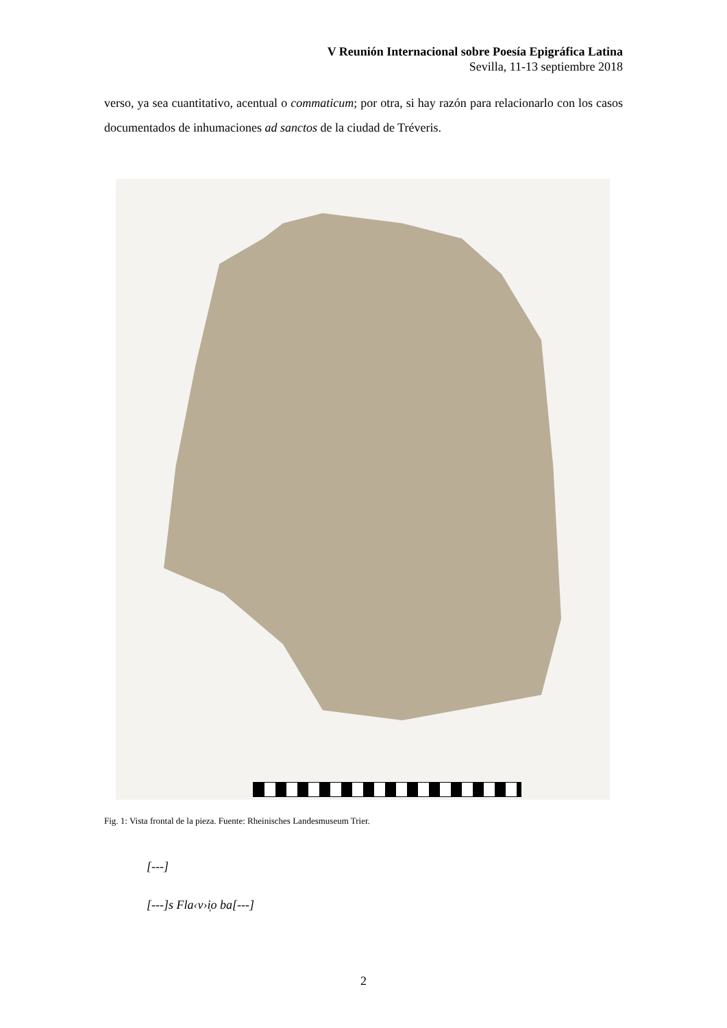V Reunión Internacional sobre Poesía Epigráfica Latina
Sevilla, 11-13 septiembre 2018
verso, ya sea cuantitativo, acentual o commaticum; por otra, si hay razón para relacionarlo con los casos documentados de inhumaciones ad sanctos de la ciudad de Tréveris.
Fig. 1: Vista frontal de la pieza. Fuente: Rheinisches Landesmuseum Trier.
[---]
[---]s Fla‹v›i̩o ba[---]
2